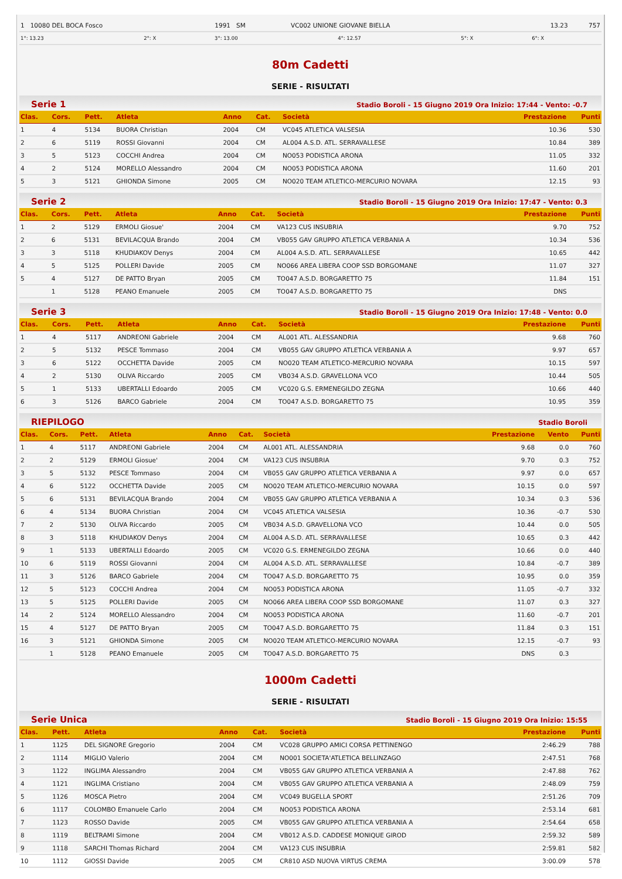| 1 10080 DEL BOCA Fosco | 1991 SM | VC002 UNIONE GIOVANE BIELLA | 13.23 | 757 |
| 1°: 13.23 | 2°: X | 3°: 13.00 | 4°: 12.57 | 5°: X | 6°: X |
80m Cadetti
SERIE - RISULTATI
Serie 1 Stadio Boroli - 15 Giugno 2019 Ora Inizio: 17:44 - Vento: -0.7
| Clas. | Cors. | Pett. | Atleta | Anno | Cat. | Società | Prestazione | Punti |
| --- | --- | --- | --- | --- | --- | --- | --- | --- |
| 1 | 4 | 5134 | BUORA Christian | 2004 | CM | VC045 ATLETICA VALSESIA | 10.36 | 530 |
| 2 | 6 | 5119 | ROSSI Giovanni | 2004 | CM | AL004 A.S.D. ATL. SERRAVALLESE | 10.84 | 389 |
| 3 | 5 | 5123 | COCCHI Andrea | 2004 | CM | NO053 PODISTICA ARONA | 11.05 | 332 |
| 4 | 2 | 5124 | MORELLO Alessandro | 2004 | CM | NO053 PODISTICA ARONA | 11.60 | 201 |
| 5 | 3 | 5121 | GHIONDA Simone | 2005 | CM | NO020 TEAM ATLETICO-MERCURIO NOVARA | 12.15 | 93 |
Serie 2 Stadio Boroli - 15 Giugno 2019 Ora Inizio: 17:47 - Vento: 0.3
| Clas. | Cors. | Pett. | Atleta | Anno | Cat. | Società | Prestazione | Punti |
| --- | --- | --- | --- | --- | --- | --- | --- | --- |
| 1 | 2 | 5129 | ERMOLI Giosue' | 2004 | CM | VA123 CUS INSUBRIA | 9.70 | 752 |
| 2 | 6 | 5131 | BEVILACQUA Brando | 2004 | CM | VB055 GAV GRUPPO ATLETICA VERBANIA A | 10.34 | 536 |
| 3 | 3 | 5118 | KHUDIAKOV Denys | 2004 | CM | AL004 A.S.D. ATL. SERRAVALLESE | 10.65 | 442 |
| 4 | 5 | 5125 | POLLERI Davide | 2005 | CM | NO066 AREA LIBERA COOP SSD BORGOMANE | 11.07 | 327 |
| 5 | 4 | 5127 | DE PATTO Bryan | 2005 | CM | TO047 A.S.D. BORGARETTO 75 | 11.84 | 151 |
| | 1 | 5128 | PEANO Emanuele | 2005 | CM | TO047 A.S.D. BORGARETTO 75 | DNS | |
Serie 3 Stadio Boroli - 15 Giugno 2019 Ora Inizio: 17:48 - Vento: 0.0
| Clas. | Cors. | Pett. | Atleta | Anno | Cat. | Società | Prestazione | Punti |
| --- | --- | --- | --- | --- | --- | --- | --- | --- |
| 1 | 4 | 5117 | ANDREONI Gabriele | 2004 | CM | AL001 ATL. ALESSANDRIA | 9.68 | 760 |
| 2 | 5 | 5132 | PESCE Tommaso | 2004 | CM | VB055 GAV GRUPPO ATLETICA VERBANIA A | 9.97 | 657 |
| 3 | 6 | 5122 | OCCHETTA Davide | 2005 | CM | NO020 TEAM ATLETICO-MERCURIO NOVARA | 10.15 | 597 |
| 4 | 2 | 5130 | OLIVA Riccardo | 2005 | CM | VB034 A.S.D. GRAVELLONA VCO | 10.44 | 505 |
| 5 | 1 | 5133 | UBERTALLI Edoardo | 2005 | CM | VC020 G.S. ERMENEGILDO ZEGNA | 10.66 | 440 |
| 6 | 3 | 5126 | BARCO Gabriele | 2004 | CM | TO047 A.S.D. BORGARETTO 75 | 10.95 | 359 |
RIEPILOGO Stadio Boroli
| Clas. | Cors. | Pett. | Atleta | Anno | Cat. | Società | Prestazione | Vento | Punti |
| --- | --- | --- | --- | --- | --- | --- | --- | --- | --- |
| 1 | 4 | 5117 | ANDREONI Gabriele | 2004 | CM | AL001 ATL. ALESSANDRIA | 9.68 | 0.0 | 760 |
| 2 | 2 | 5129 | ERMOLI Giosue' | 2004 | CM | VA123 CUS INSUBRIA | 9.70 | 0.3 | 752 |
| 3 | 5 | 5132 | PESCE Tommaso | 2004 | CM | VB055 GAV GRUPPO ATLETICA VERBANIA A | 9.97 | 0.0 | 657 |
| 4 | 6 | 5122 | OCCHETTA Davide | 2005 | CM | NO020 TEAM ATLETICO-MERCURIO NOVARA | 10.15 | 0.0 | 597 |
| 5 | 6 | 5131 | BEVILACQUA Brando | 2004 | CM | VB055 GAV GRUPPO ATLETICA VERBANIA A | 10.34 | 0.3 | 536 |
| 6 | 4 | 5134 | BUORA Christian | 2004 | CM | VC045 ATLETICA VALSESIA | 10.36 | -0.7 | 530 |
| 7 | 2 | 5130 | OLIVA Riccardo | 2005 | CM | VB034 A.S.D. GRAVELLONA VCO | 10.44 | 0.0 | 505 |
| 8 | 3 | 5118 | KHUDIAKOV Denys | 2004 | CM | AL004 A.S.D. ATL. SERRAVALLESE | 10.65 | 0.3 | 442 |
| 9 | 1 | 5133 | UBERTALLI Edoardo | 2005 | CM | VC020 G.S. ERMENEGILDO ZEGNA | 10.66 | 0.0 | 440 |
| 10 | 6 | 5119 | ROSSI Giovanni | 2004 | CM | AL004 A.S.D. ATL. SERRAVALLESE | 10.84 | -0.7 | 389 |
| 11 | 3 | 5126 | BARCO Gabriele | 2004 | CM | TO047 A.S.D. BORGARETTO 75 | 10.95 | 0.0 | 359 |
| 12 | 5 | 5123 | COCCHI Andrea | 2004 | CM | NO053 PODISTICA ARONA | 11.05 | -0.7 | 332 |
| 13 | 5 | 5125 | POLLERI Davide | 2005 | CM | NO066 AREA LIBERA COOP SSD BORGOMANE | 11.07 | 0.3 | 327 |
| 14 | 2 | 5124 | MORELLO Alessandro | 2004 | CM | NO053 PODISTICA ARONA | 11.60 | -0.7 | 201 |
| 15 | 4 | 5127 | DE PATTO Bryan | 2005 | CM | TO047 A.S.D. BORGARETTO 75 | 11.84 | 0.3 | 151 |
| 16 | 3 | 5121 | GHIONDA Simone | 2005 | CM | NO020 TEAM ATLETICO-MERCURIO NOVARA | 12.15 | -0.7 | 93 |
| | 1 | 5128 | PEANO Emanuele | 2005 | CM | TO047 A.S.D. BORGARETTO 75 | DNS | 0.3 | |
1000m Cadetti
SERIE - RISULTATI
Serie Unica Stadio Boroli - 15 Giugno 2019 Ora Inizio: 15:55
| Clas. | Pett. | Atleta | Anno | Cat. | Società | Prestazione | Punti |
| --- | --- | --- | --- | --- | --- | --- | --- |
| 1 | 1125 | DEL SIGNORE Gregorio | 2004 | CM | VC028 GRUPPO AMICI CORSA PETTINENGO | 2:46.29 | 788 |
| 2 | 1114 | MIGLIO Valerio | 2004 | CM | NO001 SOCIETA'ATLETICA BELLINZAGO | 2:47.51 | 768 |
| 3 | 1122 | INGLIMA Alessandro | 2004 | CM | VB055 GAV GRUPPO ATLETICA VERBANIA A | 2:47.88 | 762 |
| 4 | 1121 | INGLIMA Cristiano | 2004 | CM | VB055 GAV GRUPPO ATLETICA VERBANIA A | 2:48.09 | 759 |
| 5 | 1126 | MOSCA Pietro | 2004 | CM | VC049 BUGELLA SPORT | 2:51.26 | 709 |
| 6 | 1117 | COLOMBO Emanuele Carlo | 2004 | CM | NO053 PODISTICA ARONA | 2:53.14 | 681 |
| 7 | 1123 | ROSSO Davide | 2005 | CM | VB055 GAV GRUPPO ATLETICA VERBANIA A | 2:54.64 | 658 |
| 8 | 1119 | BELTRAMI Simone | 2004 | CM | VB012 A.S.D. CADDESE MONIQUE GIROD | 2:59.32 | 589 |
| 9 | 1118 | SARCHI Thomas Richard | 2004 | CM | VA123 CUS INSUBRIA | 2:59.81 | 582 |
| 10 | 1112 | GIOSSI Davide | 2005 | CM | CR810 ASD NUOVA VIRTUS CREMA | 3:00.09 | 578 |